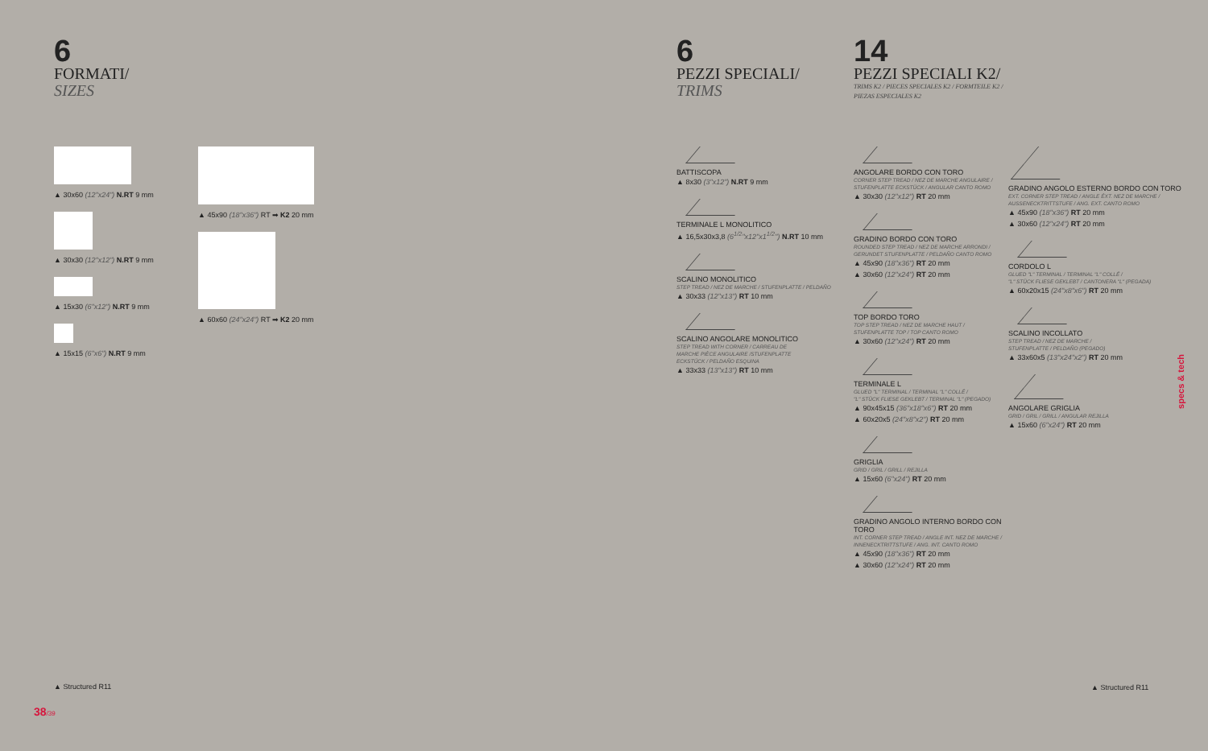6
FORMATI/
SIZES
▲ 30x60 (12"x24") N.RT 9 mm
▲ 30x30 (12"x12") N.RT 9 mm
▲ 15x30 (6"x12") N.RT 9 mm
▲ 15x15 (6"x6") N.RT 9 mm
▲ 45x90 (18"x36") RT ➡ K2 20 mm
▲ 60x60 (24"x24") RT ➡ K2 20 mm
6
PEZZI SPECIALI/
TRIMS
BATTISCOPA
▲ 8x30 (3"x12") N.RT 9 mm
TERMINALE L MONOLITICO
▲ 16,5x30x3,8 (6<sup>1/2</sup>"x12"x1<sup>1/2</sup>") N.RT 10 mm
SCALINO MONOLITICO
STEP TREAD / NEZ DE MARCHE / STUFENPLATTE / PELDAÑO
▲ 30x33 (12"x13") RT 10 mm
SCALINO ANGOLARE MONOLITICO
STEP TREAD WITH CORNER / CARREAU DE
MARCHE PIÈCE ANGULAIRE /STUFENPLATTE
ECKSTÜCK / PELDAÑO ESQUINA
▲ 33x33 (13"x13") RT 10 mm
14
PEZZI SPECIALI K2/
TRIMS K2 / PIECES SPECIALES K2 / FORMTEILE K2 /
PIEZAS ESPECIALES K2
ANGOLARE BORDO CON TORO
CORNER STEP TREAD / NEZ DE MARCHE ANGULAIRE /
STUFENPLATTE ECKSTÜCK / ANGULAR CANTO ROMO
▲ 30x30 (12"x12") RT 20 mm
GRADINO BORDO CON TORO
ROUNDED STEP TREAD / NEZ DE MARCHE ARRONDI /
GERUNDET STUFENPLATTE / PELDAÑO CANTO ROMO
▲ 45x90 (18"x36") RT 20 mm
▲ 30x60 (12"x24") RT 20 mm
TOP BORDO TORO
TOP STEP TREAD / NEZ DE MARCHE HAUT /
STUFENPLATTE TOP / TOP CANTO ROMO
▲ 30x60 (12"x24") RT 20 mm
TERMINALE L
GLUED "L" TERMINAL / TERMINAL "L" COLLÉ /
"L" STÜCK FLIESE GEKLEBT / TERMINAL "L" (PEGADO)
▲ 90x45x15 (36"x18"x6") RT 20 mm
▲ 60x20x5 (24"x8"x2") RT 20 mm
GRIGLIA
GRID / GRIL / GRILL / REJILLA
▲ 15x60 (6"x24") RT 20 mm
GRADINO ANGOLO INTERNO BORDO CON TORO
INT. CORNER STEP TREAD / ANGLE INT. NEZ DE MARCHE /
INNENECKTRITTSTUFE / ANG. INT. CANTO ROMO
▲ 45x90 (18"x36") RT 20 mm
▲ 30x60 (12"x24") RT 20 mm
GRADINO ANGOLO ESTERNO BORDO CON TORO
EXT. CORNER STEP TREAD / ANGLE ÉXT. NEZ DE MARCHE /
AUSSENECKTRITTSTUFE / ANG. EXT. CANTO ROMO
▲ 45x90 (18"x36") RT 20 mm
▲ 30x60 (12"x24") RT 20 mm
CORDOLO L
GLUED "L" TERMINAL / TERMINAL "L" COLLÉ /
"L" STÜCK FLIESE GEKLEBT / CANTONERA "L" (PEGADA)
▲ 60x20x15 (24"x8"x6") RT 20 mm
SCALINO INCOLLATO
STEP TREAD / NEZ DE MARCHE /
STUFENPLATTE / PELDAÑO (PEGADO)
▲ 33x60x5 (13"x24"x2") RT 20 mm
ANGOLARE GRIGLIA
GRID / GRIL / GRILL / ANGULAR REJILLA
▲ 15x60 (6"x24") RT 20 mm
▲ Structured R11 ▲ Structured R11
38/39
specs & tech